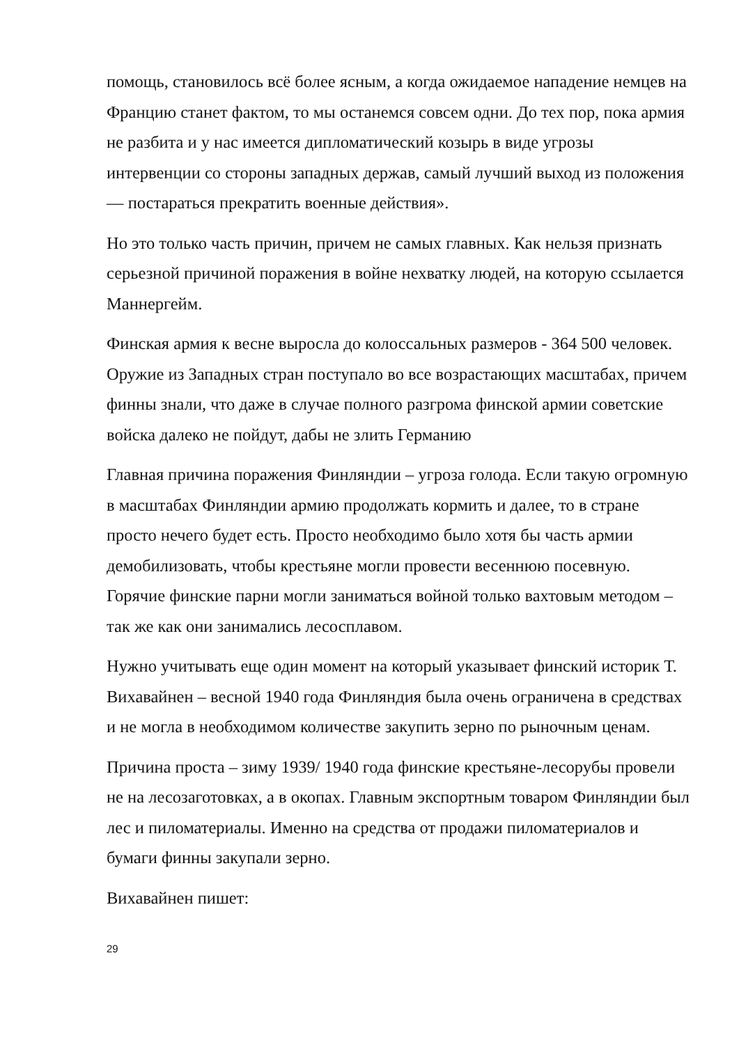помощь, становилось всё более ясным, а когда ожидаемое нападение немцев на Францию станет фактом, то мы останемся совсем одни. До тех пор, пока армия не разбита и у нас имеется дипломатический козырь в виде угрозы интервенции со стороны западных держав, самый лучший выход из положения — постараться прекратить военные действия».
Но это только часть причин, причем не самых главных. Как нельзя признать серьезной причиной поражения в войне нехватку людей, на которую ссылается Маннергейм.
Финская армия к весне выросла до колоссальных размеров - 364 500 человек. Оружие из Западных стран поступало во все возрастающих масштабах, причем финны знали, что даже в случае полного разгрома финской армии советские войска далеко не пойдут, дабы не злить Германию
Главная причина поражения Финляндии – угроза голода. Если такую огромную в масштабах Финляндии армию продолжать кормить и далее, то в стране просто нечего будет есть. Просто необходимо было хотя бы часть армии демобилизовать, чтобы крестьяне могли провести весеннюю посевную. Горячие финские парни могли заниматься войной только вахтовым методом – так же как они занимались лесосплавом.
Нужно учитывать еще один момент на который указывает финский историк Т. Вихавайнен – весной 1940 года Финляндия была очень ограничена в средствах и не могла в необходимом количестве закупить зерно по рыночным ценам.
Причина проста – зиму 1939/ 1940 года финские крестьяне-лесорубы провели не на лесозаготовках, а в окопах. Главным экспортным товаром Финляндии был лес и пиломатериалы. Именно на средства от продажи пиломатериалов и бумаги финны закупали зерно.
Вихавайнен пишет:
29